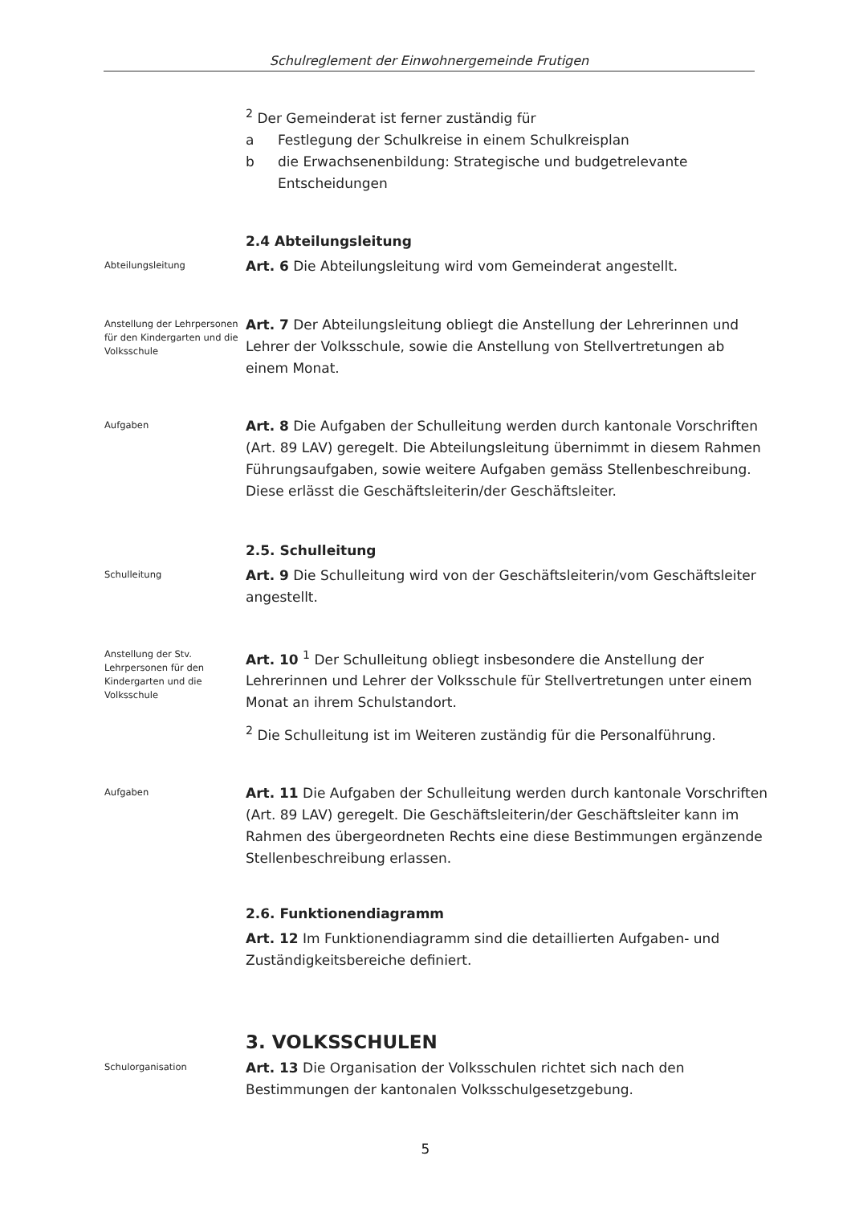Schulreglement der Einwohnergemeinde Frutigen
<sup>2</sup> Der Gemeinderat ist ferner zuständig für
a Festlegung der Schulkreise in einem Schulkreisplan
b die Erwachsenenbildung: Strategische und budgetrelevante Entscheidungen
2.4 Abteilungsleitung
Abteilungsleitung
Art. 6 Die Abteilungsleitung wird vom Gemeinderat angestellt.
Anstellung der Lehrpersonen für den Kindergarten und die Volksschule
Art. 7 Der Abteilungsleitung obliegt die Anstellung der Lehrerinnen und Lehrer der Volksschule, sowie die Anstellung von Stellvertretungen ab einem Monat.
Aufgaben
Art. 8 Die Aufgaben der Schulleitung werden durch kantonale Vorschriften (Art. 89 LAV) geregelt. Die Abteilungsleitung übernimmt in diesem Rahmen Führungsaufgaben, sowie weitere Aufgaben gemäss Stellenbeschreibung. Diese erlässt die Geschäftsleiterin/der Geschäftsleiter.
2.5. Schulleitung
Schulleitung
Art. 9 Die Schulleitung wird von der Geschäftsleiterin/vom Geschäftsleiter angestellt.
Anstellung der Stv. Lehrpersonen für den Kindergarten und die Volksschule
Art. 10 <sup>1</sup> Der Schulleitung obliegt insbesondere die Anstellung der Lehrerinnen und Lehrer der Volksschule für Stellvertretungen unter einem Monat an ihrem Schulstandort.
<sup>2</sup> Die Schulleitung ist im Weiteren zuständig für die Personalführung.
Aufgaben
Art. 11 Die Aufgaben der Schulleitung werden durch kantonale Vorschriften (Art. 89 LAV) geregelt. Die Geschäftsleiterin/der Geschäftsleiter kann im Rahmen des übergeordneten Rechts eine diese Bestimmungen ergänzende Stellenbeschreibung erlassen.
2.6. Funktionendiagramm
Art. 12 Im Funktionendiagramm sind die detaillierten Aufgaben- und Zuständigkeitsbereiche definiert.
3. VOLKSSCHULEN
Schulorganisation
Art. 13 Die Organisation der Volksschulen richtet sich nach den Bestimmungen der kantonalen Volksschulgesetzgebung.
5